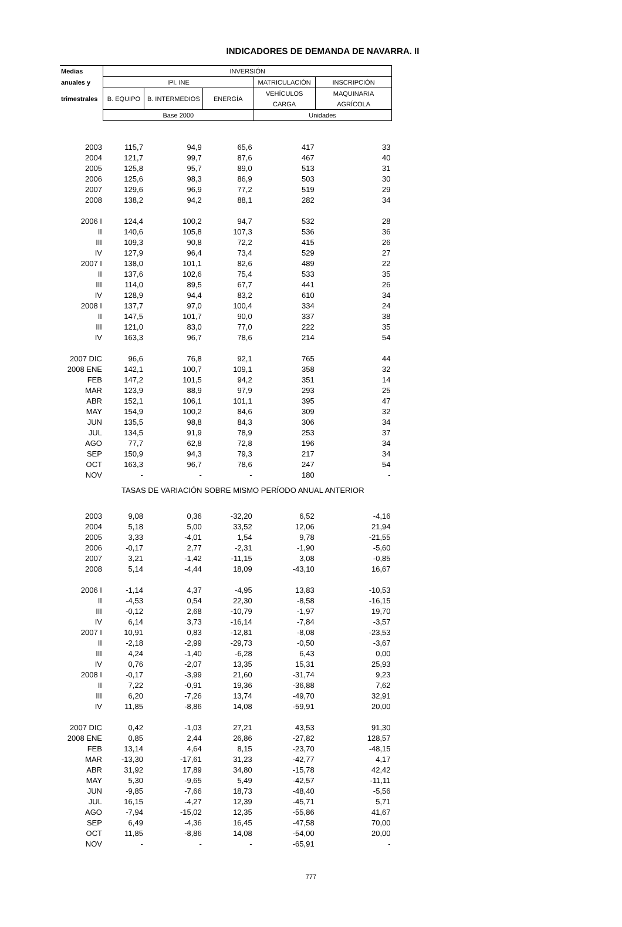INDICADORES DE DEMANDA DE NAVARRA. II
| Medias | INVERSIÓN | | | | |
| --- | --- | --- | --- | --- | --- |
| anuales y | IPI. INE | | | MATRICULACIÓN | INSCRIPCIÓN |
| trimestrales | B. EQUIPO | B. INTERMEDIOS | ENERGÍA | VEHÍCULOS CARGA | MAQUINARIA AGRÍCOLA |
| | Base 2000 | | | Unidades | |
| 2003 | 115,7 | 94,9 | 65,6 | 417 | 33 |
| 2004 | 121,7 | 99,7 | 87,6 | 467 | 40 |
| 2005 | 125,8 | 95,7 | 89,0 | 513 | 31 |
| 2006 | 125,6 | 98,3 | 86,9 | 503 | 30 |
| 2007 | 129,6 | 96,9 | 77,2 | 519 | 29 |
| 2008 | 138,2 | 94,2 | 88,1 | 282 | 34 |
| 2006 I | 124,4 | 100,2 | 94,7 | 532 | 28 |
| II | 140,6 | 105,8 | 107,3 | 536 | 36 |
| III | 109,3 | 90,8 | 72,2 | 415 | 26 |
| IV | 127,9 | 96,4 | 73,4 | 529 | 27 |
| 2007 I | 138,0 | 101,1 | 82,6 | 489 | 22 |
| II | 137,6 | 102,6 | 75,4 | 533 | 35 |
| III | 114,0 | 89,5 | 67,7 | 441 | 26 |
| IV | 128,9 | 94,4 | 83,2 | 610 | 34 |
| 2008 I | 137,7 | 97,0 | 100,4 | 334 | 24 |
| II | 147,5 | 101,7 | 90,0 | 337 | 38 |
| III | 121,0 | 83,0 | 77,0 | 222 | 35 |
| IV | 163,3 | 96,7 | 78,6 | 214 | 54 |
| 2007 DIC | 96,6 | 76,8 | 92,1 | 765 | 44 |
| 2008 ENE | 142,1 | 100,7 | 109,1 | 358 | 32 |
| FEB | 147,2 | 101,5 | 94,2 | 351 | 14 |
| MAR | 123,9 | 88,9 | 97,9 | 293 | 25 |
| ABR | 152,1 | 106,1 | 101,1 | 395 | 47 |
| MAY | 154,9 | 100,2 | 84,6 | 309 | 32 |
| JUN | 135,5 | 98,8 | 84,3 | 306 | 34 |
| JUL | 134,5 | 91,9 | 78,9 | 253 | 37 |
| AGO | 77,7 | 62,8 | 72,8 | 196 | 34 |
| SEP | 150,9 | 94,3 | 79,3 | 217 | 34 |
| OCT | 163,3 | 96,7 | 78,6 | 247 | 54 |
| NOV | - | - | - | 180 | - |
| TASAS DE VARIACIÓN SOBRE MISMO PERÍODO ANUAL ANTERIOR | | | | | |
| 2003 | 9,08 | 0,36 | -32,20 | 6,52 | -4,16 |
| 2004 | 5,18 | 5,00 | 33,52 | 12,06 | 21,94 |
| 2005 | 3,33 | -4,01 | 1,54 | 9,78 | -21,55 |
| 2006 | -0,17 | 2,77 | -2,31 | -1,90 | -5,60 |
| 2007 | 3,21 | -1,42 | -11,15 | 3,08 | -0,85 |
| 2008 | 5,14 | -4,44 | 18,09 | -43,10 | 16,67 |
| 2006 I | -1,14 | 4,37 | -4,95 | 13,83 | -10,53 |
| II | -4,53 | 0,54 | 22,30 | -8,58 | -16,15 |
| III | -0,12 | 2,68 | -10,79 | -1,97 | 19,70 |
| IV | 6,14 | 3,73 | -16,14 | -7,84 | -3,57 |
| 2007 I | 10,91 | 0,83 | -12,81 | -8,08 | -23,53 |
| II | -2,18 | -2,99 | -29,73 | -0,50 | -3,67 |
| III | 4,24 | -1,40 | -6,28 | 6,43 | 0,00 |
| IV | 0,76 | -2,07 | 13,35 | 15,31 | 25,93 |
| 2008 I | -0,17 | -3,99 | 21,60 | -31,74 | 9,23 |
| II | 7,22 | -0,91 | 19,36 | -36,88 | 7,62 |
| III | 6,20 | -7,26 | 13,74 | -49,70 | 32,91 |
| IV | 11,85 | -8,86 | 14,08 | -59,91 | 20,00 |
| 2007 DIC | 0,42 | -1,03 | 27,21 | 43,53 | 91,30 |
| 2008 ENE | 0,85 | 2,44 | 26,86 | -27,82 | 128,57 |
| FEB | 13,14 | 4,64 | 8,15 | -23,70 | -48,15 |
| MAR | -13,30 | -17,61 | 31,23 | -42,77 | 4,17 |
| ABR | 31,92 | 17,89 | 34,80 | -15,78 | 42,42 |
| MAY | 5,30 | -9,65 | 5,49 | -42,57 | -11,11 |
| JUN | -9,85 | -7,66 | 18,73 | -48,40 | -5,56 |
| JUL | 16,15 | -4,27 | 12,39 | -45,71 | 5,71 |
| AGO | -7,94 | -15,02 | 12,35 | -55,86 | 41,67 |
| SEP | 6,49 | -4,36 | 16,45 | -47,58 | 70,00 |
| OCT | 11,85 | -8,86 | 14,08 | -54,00 | 20,00 |
| NOV | - | - | - | -65,91 | - |
777